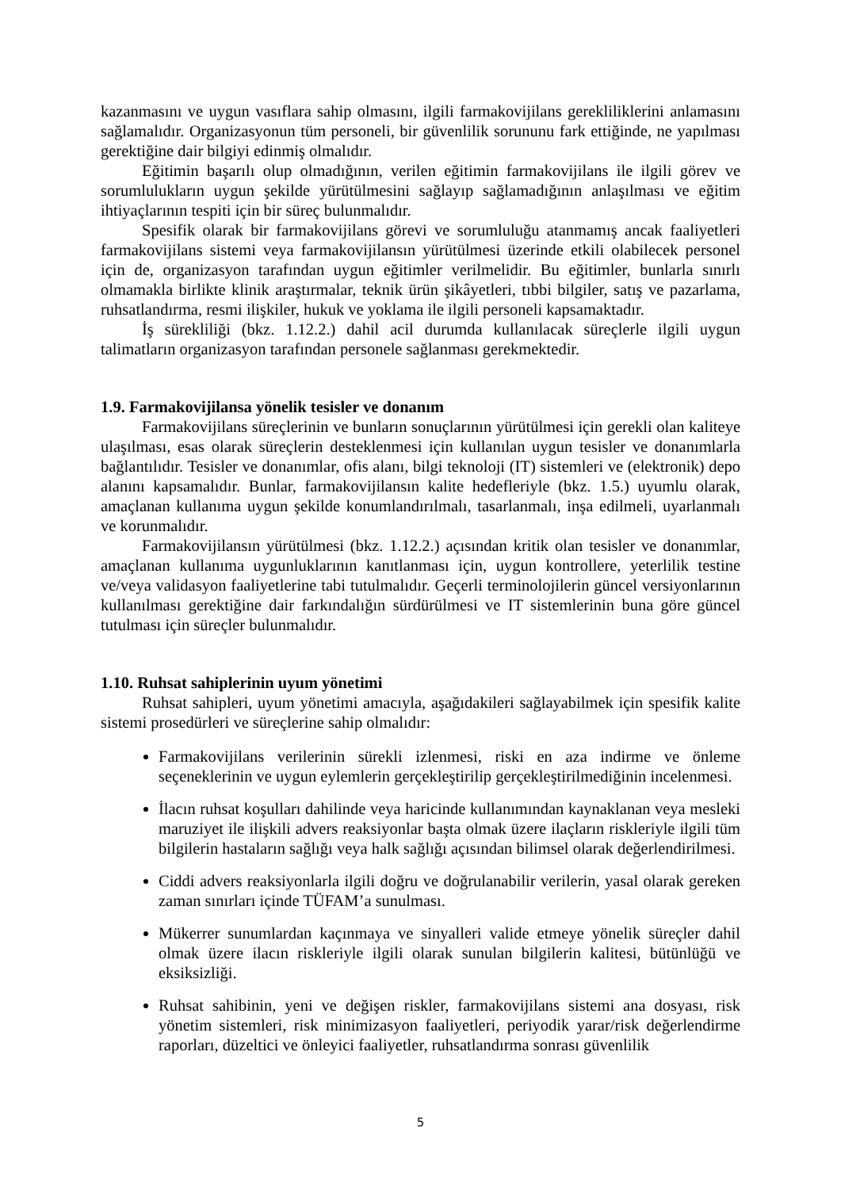kazanmasını ve uygun vasıflara sahip olmasını, ilgili farmakovijilans gerekliliklerini anlamasını sağlamalıdır. Organizasyonun tüm personeli, bir güvenlilik sorununu fark ettiğinde, ne yapılması gerektiğine dair bilgiyi edinmiş olmalıdır.
Eğitimin başarılı olup olmadığının, verilen eğitimin farmakovijilans ile ilgili görev ve sorumlulukların uygun şekilde yürütülmesini sağlayıp sağlamadığının anlaşılması ve eğitim ihtiyaçlarının tespiti için bir süreç bulunmalıdır.
Spesifik olarak bir farmakovijilans görevi ve sorumluluğu atanmamış ancak faaliyetleri farmakovijilans sistemi veya farmakovijilansın yürütülmesi üzerinde etkili olabilecek personel için de, organizasyon tarafından uygun eğitimler verilmelidir. Bu eğitimler, bunlarla sınırlı olmamakla birlikte klinik araştırmalar, teknik ürün şikâyetleri, tıbbi bilgiler, satış ve pazarlama, ruhsatlandırma, resmi ilişkiler, hukuk ve yoklama ile ilgili personeli kapsamaktadır.
İş sürekliliği (bkz. 1.12.2.) dahil acil durumda kullanılacak süreçlerle ilgili uygun talimatların organizasyon tarafından personele sağlanması gerekmektedir.
1.9. Farmakovijilansa yönelik tesisler ve donanım
Farmakovijilans süreçlerinin ve bunların sonuçlarının yürütülmesi için gerekli olan kaliteye ulaşılması, esas olarak süreçlerin desteklenmesi için kullanılan uygun tesisler ve donanımlarla bağlantılıdır. Tesisler ve donanımlar, ofis alanı, bilgi teknoloji (IT) sistemleri ve (elektronik) depo alanını kapsamalıdır. Bunlar, farmakovijilansın kalite hedefleriyle (bkz. 1.5.) uyumlu olarak, amaçlanan kullanıma uygun şekilde konumlandırılmalı, tasarlanmalı, inşa edilmeli, uyarlanmalı ve korunmalıdır.
Farmakovijilansın yürütülmesi (bkz. 1.12.2.) açısından kritik olan tesisler ve donanımlar, amaçlanan kullanıma uygunluklarının kanıtlanması için, uygun kontrollere, yeterlilik testine ve/veya validasyon faaliyetlerine tabi tutulmalıdır. Geçerli terminolojilerin güncel versiyonlarının kullanılması gerektiğine dair farkındalığın sürdürülmesi ve IT sistemlerinin buna göre güncel tutulması için süreçler bulunmalıdır.
1.10. Ruhsat sahiplerinin uyum yönetimi
Ruhsat sahipleri, uyum yönetimi amacıyla, aşağıdakileri sağlayabilmek için spesifik kalite sistemi prosedürleri ve süreçlerine sahip olmalıdır:
Farmakovijilans verilerinin sürekli izlenmesi, riski en aza indirme ve önleme seçeneklerinin ve uygun eylemlerin gerçekleştirilip gerçekleştirilmediğinin incelenmesi.
İlacın ruhsat koşulları dahilinde veya haricinde kullanımından kaynaklanan veya mesleki maruziyet ile ilişkili advers reaksiyonlar başta olmak üzere ilaçların riskleriyle ilgili tüm bilgilerin hastaların sağlığı veya halk sağlığı açısından bilimsel olarak değerlendirilmesi.
Ciddi advers reaksiyonlarla ilgili doğru ve doğrulanabilir verilerin, yasal olarak gereken zaman sınırları içinde TÜFAM’a sunulması.
Mükerrer sunumlardan kaçınmaya ve sinyalleri valide etmeye yönelik süreçler dahil olmak üzere ilacın riskleriyle ilgili olarak sunulan bilgilerin kalitesi, bütünlüğü ve eksiksizliği.
Ruhsat sahibinin, yeni ve değişen riskler, farmakovijilans sistemi ana dosyası, risk yönetim sistemleri, risk minimizasyon faaliyetleri, periyodik yarar/risk değerlendirme raporları, düzeltici ve önleyici faaliyetler, ruhsatlandırma sonrası güvenlilik
5